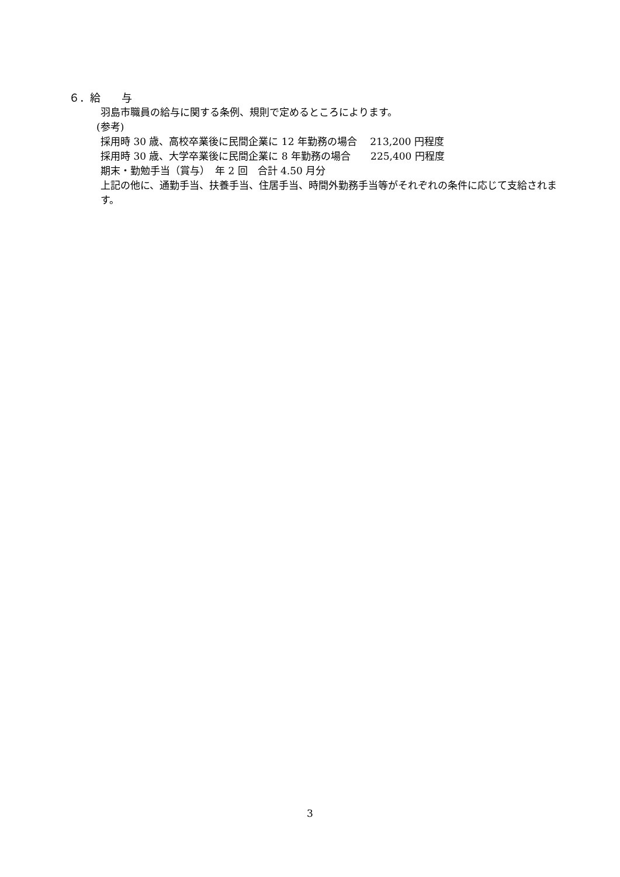６．給　　与
羽島市職員の給与に関する条例、規則で定めるところによります。
(参考)
採用時 30 歳、高校卒業後に民間企業に 12 年勤務の場合　 213,200 円程度
採用時 30 歳、大学卒業後に民間企業に 8 年勤務の場合　　225,400 円程度
期末・勤勉手当（賞与）　年 2 回　合計 4.50 月分
上記の他に、通勤手当、扶養手当、住居手当、時間外勤務手当等がそれぞれの条件に応じて支給されます。
3